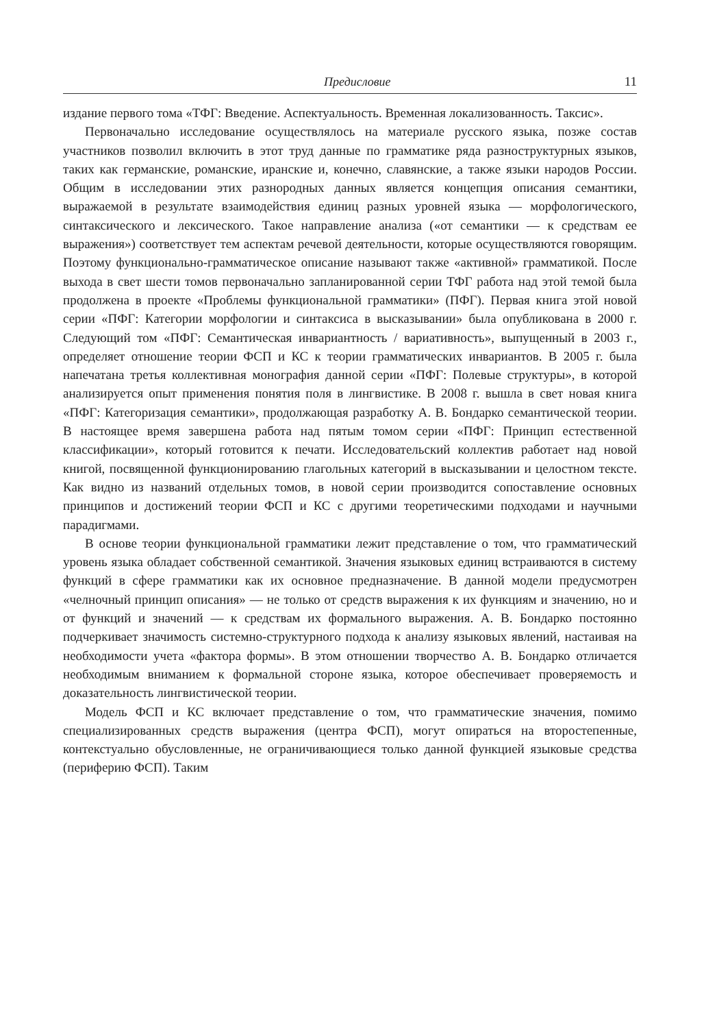Предисловие 11
издание первого тома «ТФГ: Введение. Аспектуальность. Временная локализованность. Таксис».
Первоначально исследование осуществлялось на материале русского языка, позже состав участников позволил включить в этот труд данные по грамматике ряда разноструктурных языков, таких как германские, романские, иранские и, конечно, славянские, а также языки народов России. Общим в исследовании этих разнородных данных является концепция описания семантики, выражаемой в результате взаимодействия единиц разных уровней языка — морфологического, синтаксического и лексического. Такое направление анализа («от семантики — к средствам ее выражения») соответствует тем аспектам речевой деятельности, которые осуществляются говорящим. Поэтому функционально-грамматическое описание называют также «активной» грамматикой. После выхода в свет шести томов первоначально запланированной серии ТФГ работа над этой темой была продолжена в проекте «Проблемы функциональной грамматики» (ПФГ). Первая книга этой новой серии «ПФГ: Категории морфологии и синтаксиса в высказывании» была опубликована в 2000 г. Следующий том «ПФГ: Семантическая инвариантность / вариативность», выпущенный в 2003 г., определяет отношение теории ФСП и КС к теории грамматических инвариантов. В 2005 г. была напечатана третья коллективная монография данной серии «ПФГ: Полевые структуры», в которой анализируется опыт применения понятия поля в лингвистике. В 2008 г. вышла в свет новая книга «ПФГ: Категоризация семантики», продолжающая разработку А. В. Бондарко семантической теории. В настоящее время завершена работа над пятым томом серии «ПФГ: Принцип естественной классификации», который готовится к печати. Исследовательский коллектив работает над новой книгой, посвященной функционированию глагольных категорий в высказывании и целостном тексте. Как видно из названий отдельных томов, в новой серии производится сопоставление основных принципов и достижений теории ФСП и КС с другими теоретическими подходами и научными парадигмами.
В основе теории функциональной грамматики лежит представление о том, что грамматический уровень языка обладает собственной семантикой. Значения языковых единиц встраиваются в систему функций в сфере грамматики как их основное предназначение. В данной модели предусмотрен «челночный принцип описания» — не только от средств выражения к их функциям и значению, но и от функций и значений — к средствам их формального выражения. А. В. Бондарко постоянно подчеркивает значимость системно-структурного подхода к анализу языковых явлений, настаивая на необходимости учета «фактора формы». В этом отношении творчество А. В. Бондарко отличается необходимым вниманием к формальной стороне языка, которое обеспечивает проверяемость и доказательность лингвистической теории.
Модель ФСП и КС включает представление о том, что грамматические значения, помимо специализированных средств выражения (центра ФСП), могут опираться на второстепенные, контекстуально обусловленные, не ограничивающиеся только данной функцией языковые средства (периферию ФСП). Таким